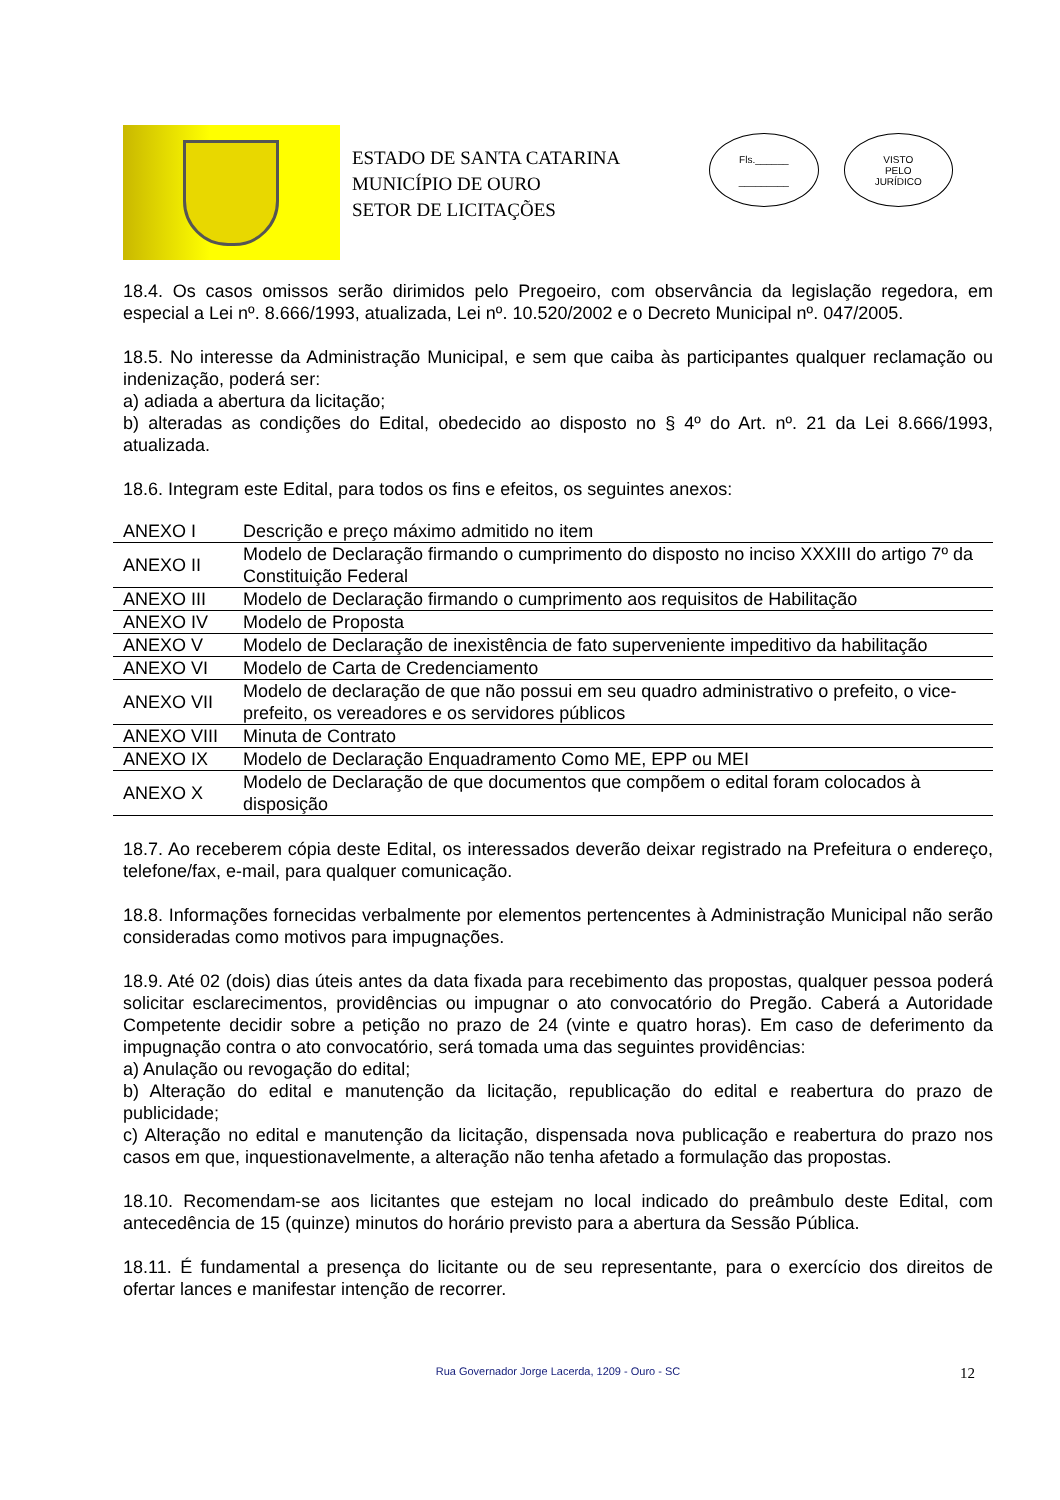ESTADO DE SANTA CATARINA
MUNICÍPIO DE OURO
SETOR DE LICITAÇÕES
Fls.______
_________
VISTO
PELO
JURÍDICO
18.4. Os casos omissos serão dirimidos pelo Pregoeiro, com observância da legislação regedora, em especial a Lei nº. 8.666/1993, atualizada, Lei nº. 10.520/2002 e o Decreto Municipal nº. 047/2005.
18.5. No interesse da Administração Municipal, e sem que caiba às participantes qualquer reclamação ou indenização, poderá ser:
a) adiada a abertura da licitação;
b) alteradas as condições do Edital, obedecido ao disposto no § 4º do Art. nº. 21 da Lei 8.666/1993, atualizada.
18.6. Integram este Edital, para todos os fins e efeitos, os seguintes anexos:
| ANEXO I | Descrição e preço máximo admitido no item |
| ANEXO II | Modelo de Declaração firmando o cumprimento do disposto no inciso XXXIII do artigo 7º da Constituição Federal |
| ANEXO III | Modelo de Declaração firmando o cumprimento aos requisitos de Habilitação |
| ANEXO IV | Modelo de Proposta |
| ANEXO V | Modelo de Declaração de inexistência de fato superveniente impeditivo da habilitação |
| ANEXO VI | Modelo de Carta de Credenciamento |
| ANEXO VII | Modelo de declaração de que não possui em seu quadro administrativo o prefeito, o vice-prefeito, os vereadores e os servidores públicos |
| ANEXO VIII | Minuta de Contrato |
| ANEXO IX | Modelo de Declaração Enquadramento Como ME, EPP ou MEI |
| ANEXO X | Modelo de Declaração de que documentos que compõem o edital foram colocados à disposição |
18.7. Ao receberem cópia deste Edital, os interessados deverão deixar registrado na Prefeitura o endereço, telefone/fax, e-mail, para qualquer comunicação.
18.8. Informações fornecidas verbalmente por elementos pertencentes à Administração Municipal não serão consideradas como motivos para impugnações.
18.9. Até 02 (dois) dias úteis antes da data fixada para recebimento das propostas, qualquer pessoa poderá solicitar esclarecimentos, providências ou impugnar o ato convocatório do Pregão. Caberá a Autoridade Competente decidir sobre a petição no prazo de 24 (vinte e quatro horas). Em caso de deferimento da impugnação contra o ato convocatório, será tomada uma das seguintes providências:
a) Anulação ou revogação do edital;
b) Alteração do edital e manutenção da licitação, republicação do edital e reabertura do prazo de publicidade;
c) Alteração no edital e manutenção da licitação, dispensada nova publicação e reabertura do prazo nos casos em que, inquestionavelmente, a alteração não tenha afetado a formulação das propostas.
18.10. Recomendam-se aos licitantes que estejam no local indicado do preâmbulo deste Edital, com antecedência de 15 (quinze) minutos do horário previsto para a abertura da Sessão Pública.
18.11. É fundamental a presença do licitante ou de seu representante, para o exercício dos direitos de ofertar lances e manifestar intenção de recorrer.
Rua Governador Jorge Lacerda, 1209 - Ouro - SC 12